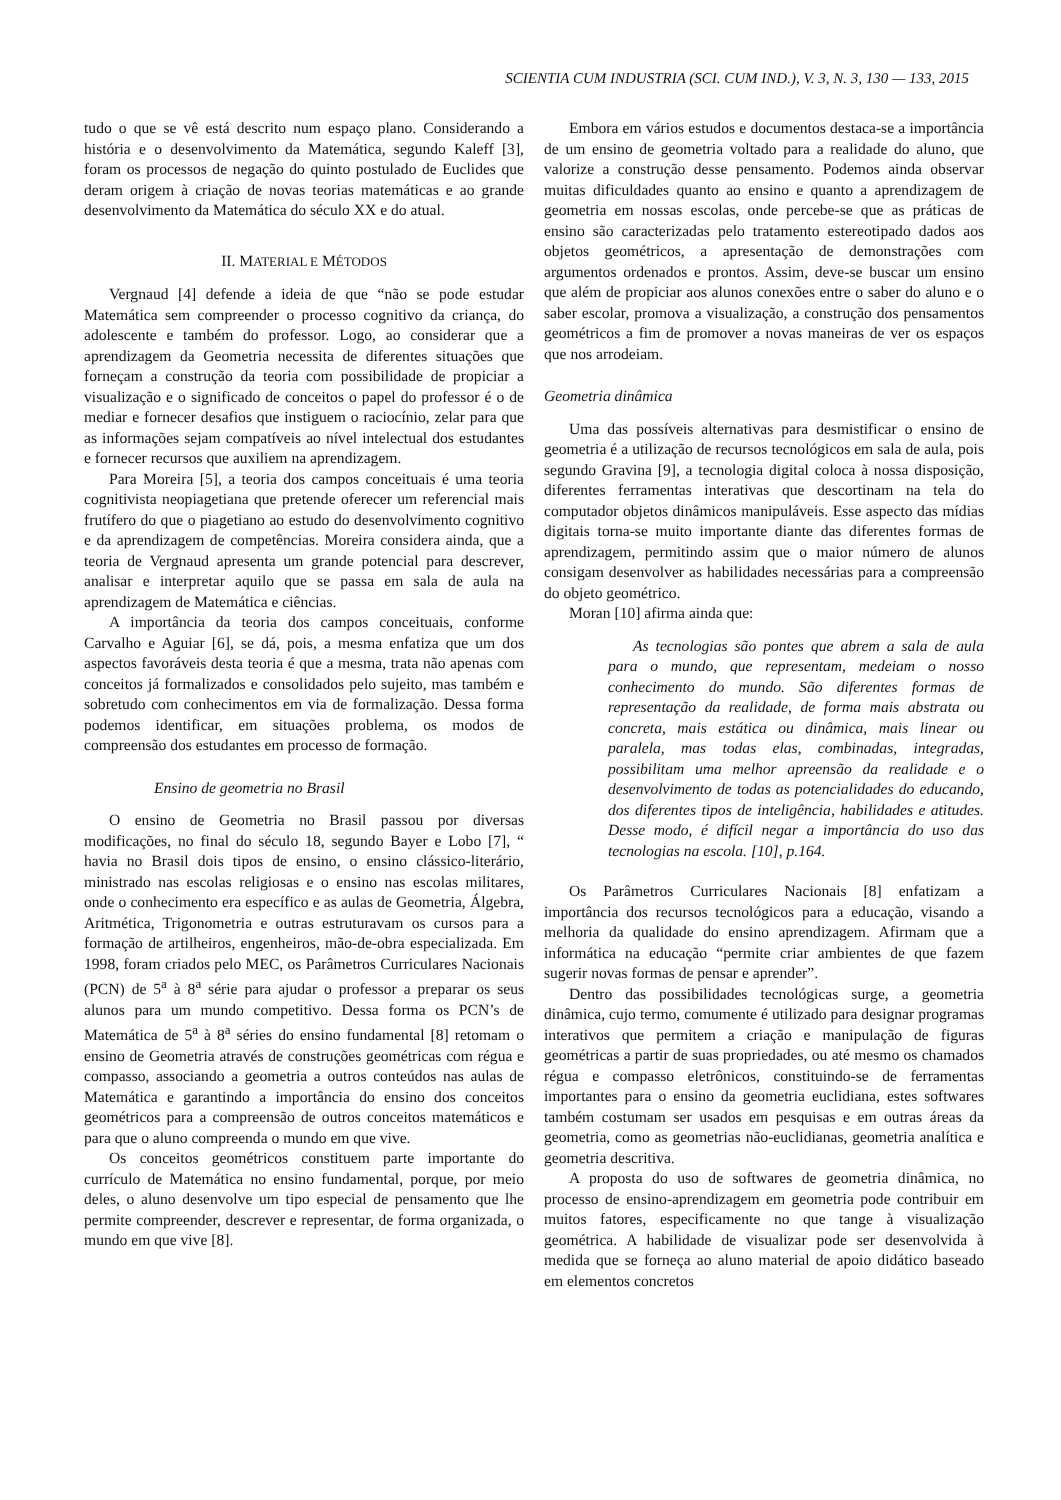SCIENTIA CUM INDUSTRIA (SCI. CUM IND.), V. 3, N. 3, 130 — 133, 2015
tudo o que se vê está descrito num espaço plano. Considerando a história e o desenvolvimento da Matemática, segundo Kaleff [3], foram os processos de negação do quinto postulado de Euclides que deram origem à criação de novas teorias matemáticas e ao grande desenvolvimento da Matemática do século XX e do atual.
II. MATERIAL E MÉTODOS
Vergnaud [4] defende a ideia de que “não se pode estudar Matemática sem compreender o processo cognitivo da criança, do adolescente e também do professor. Logo, ao considerar que a aprendizagem da Geometria necessita de diferentes situações que forneçam a construção da teoria com possibilidade de propiciar a visualização e o significado de conceitos o papel do professor é o de mediar e fornecer desafios que instiguem o raciocínio, zelar para que as informações sejam compatíveis ao nível intelectual dos estudantes e fornecer recursos que auxiliem na aprendizagem.
Para Moreira [5], a teoria dos campos conceituais é uma teoria cognitivista neopiagetiana que pretende oferecer um referencial mais frutífero do que o piagetiano ao estudo do desenvolvimento cognitivo e da aprendizagem de competências. Moreira considera ainda, que a teoria de Vergnaud apresenta um grande potencial para descrever, analisar e interpretar aquilo que se passa em sala de aula na aprendizagem de Matemática e ciências.
A importância da teoria dos campos conceituais, conforme Carvalho e Aguiar [6], se dá, pois, a mesma enfatiza que um dos aspectos favoráveis desta teoria é que a mesma, trata não apenas com conceitos já formalizados e consolidados pelo sujeito, mas também e sobretudo com conhecimentos em via de formalização. Dessa forma podemos identificar, em situações problema, os modos de compreensão dos estudantes em processo de formação.
Ensino de geometria no Brasil
O ensino de Geometria no Brasil passou por diversas modificações, no final do século 18, segundo Bayer e Lobo [7], “ havia no Brasil dois tipos de ensino, o ensino clássico-literário, ministrado nas escolas religiosas e o ensino nas escolas militares, onde o conhecimento era específico e as aulas de Geometria, Álgebra, Aritmética, Trigonometria e outras estruturavam os cursos para a formação de artilheiros, engenheiros, mão-de-obra especializada. Em 1998, foram criados pelo MEC, os Parâmetros Curriculares Nacionais (PCN) de 5<sup>a</sup> à 8<sup>a</sup> série para ajudar o professor a preparar os seus alunos para um mundo competitivo. Dessa forma os PCN’s de Matemática de 5<sup>a</sup> à 8<sup>a</sup> séries do ensino fundamental [8] retomam o ensino de Geometria através de construções geométricas com régua e compasso, associando a geometria a outros conteúdos nas aulas de Matemática e garantindo a importância do ensino dos conceitos geométricos para a compreensão de outros conceitos matemáticos e para que o aluno compreenda o mundo em que vive.
Os conceitos geométricos constituem parte importante do currículo de Matemática no ensino fundamental, porque, por meio deles, o aluno desenvolve um tipo especial de pensamento que lhe permite compreender, descrever e representar, de forma organizada, o mundo em que vive [8].
Embora em vários estudos e documentos destaca-se a importância de um ensino de geometria voltado para a realidade do aluno, que valorize a construção desse pensamento. Podemos ainda observar muitas dificuldades quanto ao ensino e quanto a aprendizagem de geometria em nossas escolas, onde percebe-se que as práticas de ensino são caracterizadas pelo tratamento estereotipado dados aos objetos geométricos, a apresentação de demonstrações com argumentos ordenados e prontos. Assim, deve-se buscar um ensino que além de propiciar aos alunos conexões entre o saber do aluno e o saber escolar, promova a visualização, a construção dos pensamentos geométricos a fim de promover a novas maneiras de ver os espaços que nos arrodeiam.
Geometria dinâmica
Uma das possíveis alternativas para desmistificar o ensino de geometria é a utilização de recursos tecnológicos em sala de aula, pois segundo Gravina [9], a tecnologia digital coloca à nossa disposição, diferentes ferramentas interativas que descortinam na tela do computador objetos dinâmicos manipuláveis. Esse aspecto das mídias digitais torna-se muito importante diante das diferentes formas de aprendizagem, permitindo assim que o maior número de alunos consigam desenvolver as habilidades necessárias para a compreensão do objeto geométrico.
Moran [10] afirma ainda que:
As tecnologias são pontes que abrem a sala de aula para o mundo, que representam, medeiam o nosso conhecimento do mundo. São diferentes formas de representação da realidade, de forma mais abstrata ou concreta, mais estática ou dinâmica, mais linear ou paralela, mas todas elas, combinadas, integradas, possibilitam uma melhor apreensão da realidade e o desenvolvimento de todas as potencialidades do educando, dos diferentes tipos de inteligência, habilidades e atitudes. Desse modo, é difícil negar a importância do uso das tecnologias na escola. [10], p.164.
Os Parâmetros Curriculares Nacionais [8] enfatizam a importância dos recursos tecnológicos para a educação, visando a melhoria da qualidade do ensino aprendizagem. Afirmam que a informática na educação “permite criar ambientes de que fazem sugerir novas formas de pensar e aprender”.
Dentro das possibilidades tecnológicas surge, a geometria dinâmica, cujo termo, comumente é utilizado para designar programas interativos que permitem a criação e manipulação de figuras geométricas a partir de suas propriedades, ou até mesmo os chamados régua e compasso eletrônicos, constituindo-se de ferramentas importantes para o ensino da geometria euclidiana, estes softwares também costumam ser usados em pesquisas e em outras áreas da geometria, como as geometrias não-euclidianas, geometria analítica e geometria descritiva.
A proposta do uso de softwares de geometria dinâmica, no processo de ensino-aprendizagem em geometria pode contribuir em muitos fatores, especificamente no que tange à visualização geométrica. A habilidade de visualizar pode ser desenvolvida à medida que se forneça ao aluno material de apoio didático baseado em elementos concretos